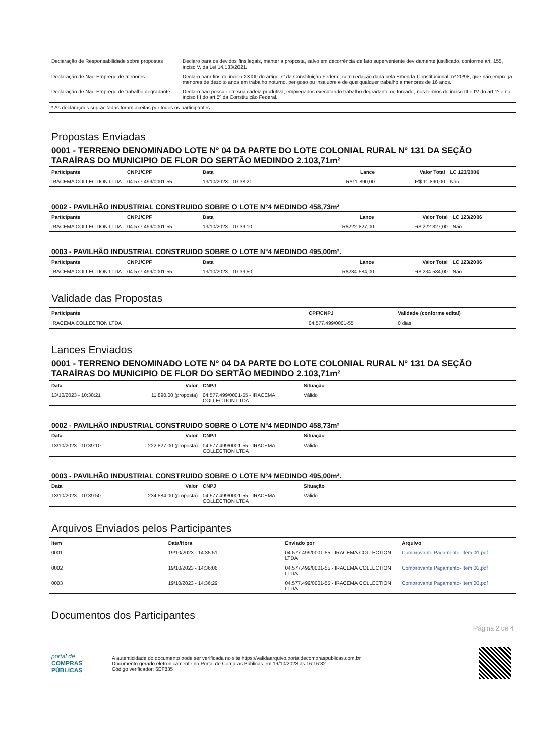| Declaração de Responsabilidade sobre propostas | Declaro para os devidos fins legais, manter a proposta, salvo em decorrência de fato superveniente devidamente justificado, conforme art. 155, inciso V, da Lei 14.133/2021. |
| Declaração de Não-Emprego de menores | Declaro para fins do inciso XXXIII do artigo 7° da Constituição Federal, com redação dada pela Emenda Constitucional, nº 20/98, que não emprega menores de dezoito anos em trabalho noturno, perigoso ou insalubre e de que qualquer trabalho a menores de 16 anos. |
| Declaração de Não-Emprego de trabalho degradante | Declaro não possuir em sua cadeia produtiva, empregados executando trabalho degradante ou forçado, nos termos do inciso III e IV do art.1º e no inciso III do art.5º da Constituição Federal. |
| * As declarações supracitadas foram aceitas por todos os participantes. | |
Propostas Enviadas
0001 - TERRENO DENOMINADO LOTE N° 04 DA PARTE DO LOTE COLONIAL RURAL N° 131 DA SEÇÃO TARAÍRAS DO MUNICIPIO DE FLOR DO SERTÃO MEDINDO 2.103,71m²
| Participante | CNPJ/CPF | Data | Lance | Valor Total | LC 123/2006 |
| --- | --- | --- | --- | --- | --- |
| IRACEMA COLLECTION LTDA | 04.577.499/0001-55 | 13/10/2023 - 10:38:21 | R$11.890,00 | R$ 11.890,00 | Não |
0002 - PAVILHÃO INDUSTRIAL CONSTRUIDO SOBRE O LOTE N°4 MEDINDO 458,73m²
| Participante | CNPJ/CPF | Data | Lance | Valor Total | LC 123/2006 |
| --- | --- | --- | --- | --- | --- |
| IRACEMA COLLECTION LTDA | 04.577.499/0001-55 | 13/10/2023 - 10:39:10 | R$222.827,00 | R$ 222.827,00 | Não |
0003 - PAVILHÃO INDUSTRIAL CONSTRUIDO SOBRE O LOTE N°4 MEDINDO 495,00m².
| Participante | CNPJ/CPF | Data | Lance | Valor Total | LC 123/2006 |
| --- | --- | --- | --- | --- | --- |
| IRACEMA COLLECTION LTDA | 04.577.499/0001-55 | 13/10/2023 - 10:39:50 | R$234.584,00 | R$ 234.584,00 | Não |
Validade das Propostas
| Participante | CPF/CNPJ | Validade (conforme edital) |
| --- | --- | --- |
| IRACEMA COLLECTION LTDA | 04.577.499/0001-55 | 0 dias |
Lances Enviados
0001 - TERRENO DENOMINADO LOTE N° 04 DA PARTE DO LOTE COLONIAL RURAL N° 131 DA SEÇÃO TARAÍRAS DO MUNICIPIO DE FLOR DO SERTÃO MEDINDO 2.103,71m²
| Data | Valor | CNPJ | Situação |
| --- | --- | --- | --- |
| 13/10/2023 - 10:38:21 | 11.890,00 (proposta) | 04.577.499/0001-55 - IRACEMA COLLECTION LTDA | Válido |
0002 - PAVILHÃO INDUSTRIAL CONSTRUIDO SOBRE O LOTE N°4 MEDINDO 458,73m²
| Data | Valor | CNPJ | Situação |
| --- | --- | --- | --- |
| 13/10/2023 - 10:39:10 | 222.827,00 (proposta) | 04.577.499/0001-55 - IRACEMA COLLECTION LTDA | Válido |
0003 - PAVILHÃO INDUSTRIAL CONSTRUIDO SOBRE O LOTE N°4 MEDINDO 495,00m².
| Data | Valor | CNPJ | Situação |
| --- | --- | --- | --- |
| 13/10/2023 - 10:39:50 | 234.584,00 (proposta) | 04.577.499/0001-55 - IRACEMA COLLECTION LTDA | Válido |
Arquivos Enviados pelos Participantes
| Item | Data/Hora | Enviado por | Arquivo |
| --- | --- | --- | --- |
| 0001 | 19/10/2023 - 14:35:51 | 04.577.499/0001-55 - IRACEMA COLLECTION LTDA | Comprovante Pagamento- Item 01.pdf |
| 0002 | 19/10/2023 - 14:36:06 | 04.577.499/0001-55 - IRACEMA COLLECTION LTDA | Comprovante Pagamento- Item 02.pdf |
| 0003 | 19/10/2023 - 14:36:29 | 04.577.499/0001-55 - IRACEMA COLLECTION LTDA | Comprovante Pagamento- Item 03.pdf |
Documentos dos Participantes
Página 2 de 4
portal de
COMPRAS
PÚBLICAS
A autenticidade do documento pode ser verificada no site https://validaarquivo.portaldecompraspublicas.com.br
Documento gerado eletronicamente no Portal de Compras Públicas em 19/10/2023 às 16:16:32.
Código verificador: 6EF835